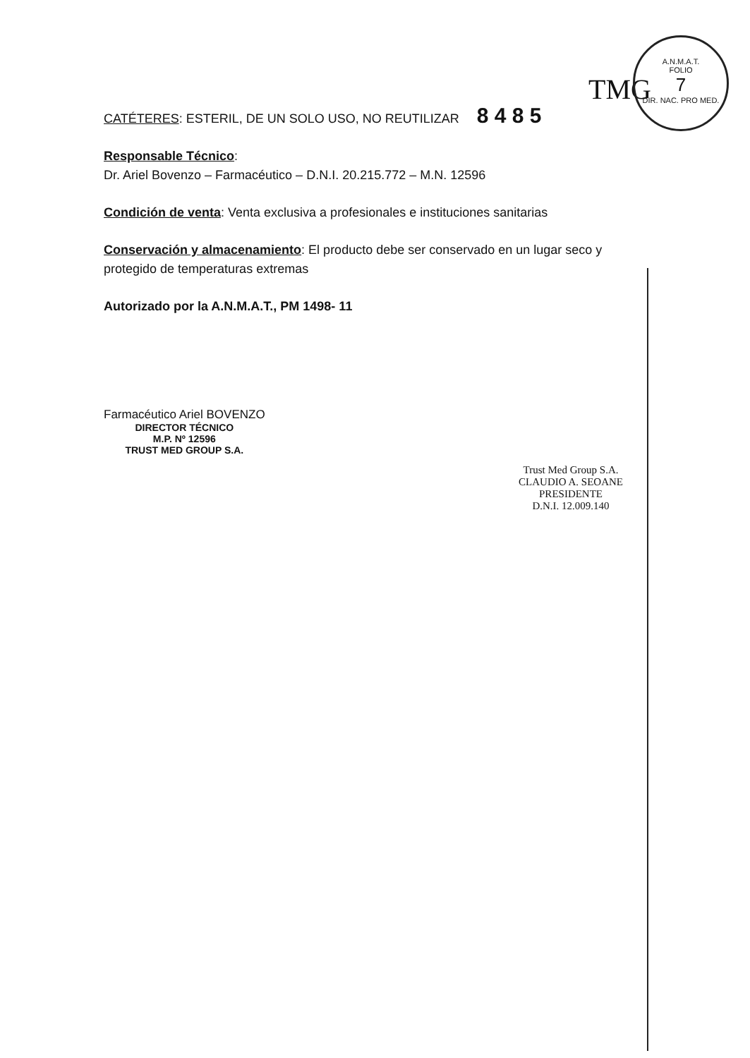A.N.M.A.T.
FOLIO
7
DIR. NAC. PRO MED.
TMG
CATÉTERES: ESTERIL, DE UN SOLO USO, NO REUTILIZAR 8 4 8 5
Responsable Técnico:
Dr. Ariel Bovenzo – Farmacéutico – D.N.I. 20.215.772 – M.N. 12596
Condición de venta: Venta exclusiva a profesionales e instituciones sanitarias
Conservación y almacenamiento: El producto debe ser conservado en un lugar seco y protegido de temperaturas extremas
Autorizado por la A.N.M.A.T., PM 1498- 11
Farmacéutico Ariel BOVENZO
DIRECTOR TÉCNICO
M.P. Nº 12596
TRUST MED GROUP S.A.
Trust Med Group S.A.
CLAUDIO A. SEOANE
PRESIDENTE
D.N.I. 12.009.140